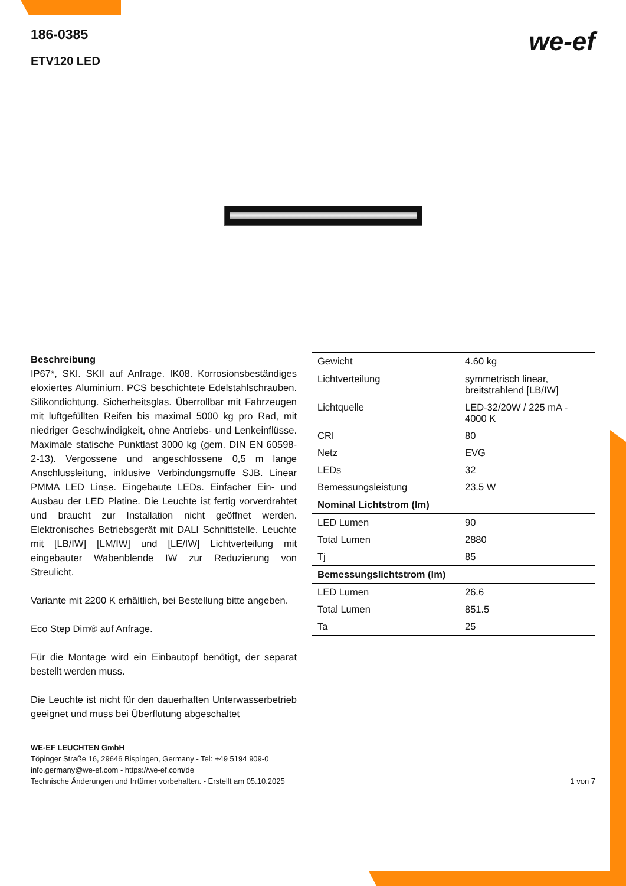186-0385
ETV120 LED
we-ef
Beschreibung
IP67*, SKI. SKII auf Anfrage. IK08. Korrosionsbeständiges eloxiertes Aluminium. PCS beschichtete Edelstahlschrauben. Silikondichtung. Sicherheitsglas. Überrollbar mit Fahrzeugen mit luftgefüllten Reifen bis maximal 5000 kg pro Rad, mit niedriger Geschwindigkeit, ohne Antriebs- und Lenkeinflüsse. Maximale statische Punktlast 3000 kg (gem. DIN EN 60598-2-13). Vergossene und angeschlossene 0,5 m lange Anschlussleitung, inklusive Verbindungsmuffe SJB. Linear PMMA LED Linse. Eingebaute LEDs. Einfacher Ein- und Ausbau der LED Platine. Die Leuchte ist fertig vorverdrahtet und braucht zur Installation nicht geöffnet werden. Elektronisches Betriebsgerät mit DALI Schnittstelle. Leuchte mit [LB/IW] [LM/IW] und [LE/IW] Lichtverteilung mit eingebauter Wabenblende IW zur Reduzierung von Streulicht.
Variante mit 2200 K erhältlich, bei Bestellung bitte angeben.
Eco Step Dim® auf Anfrage.
Für die Montage wird ein Einbautopf benötigt, der separat bestellt werden muss.
Die Leuchte ist nicht für den dauerhaften Unterwasserbetrieb geeignet und muss bei Überflutung abgeschaltet
| Gewicht | 4.60 kg |
| Lichtverteilung | symmetrisch linear, breitstrahlend [LB/IW] |
| Lichtquelle | LED-32/20W / 225 mA - 4000 K |
| CRI | 80 |
| Netz | EVG |
| LEDs | 32 |
| Bemessungsleistung | 23.5 W |
| Nominal Lichtstrom (lm) | |
| LED Lumen | 90 |
| Total Lumen | 2880 |
| Tj | 85 |
| Bemessungslichtstrom (lm) | |
| LED Lumen | 26.6 |
| Total Lumen | 851.5 |
| Ta | 25 |
WE-EF LEUCHTEN GmbH
Töpinger Straße 16, 29646 Bispingen, Germany - Tel: +49 5194 909-0
info.germany@we-ef.com - https://we-ef.com/de
Technische Änderungen und Irrtümer vorbehalten. - Erstellt am 05.10.2025
1 von 7